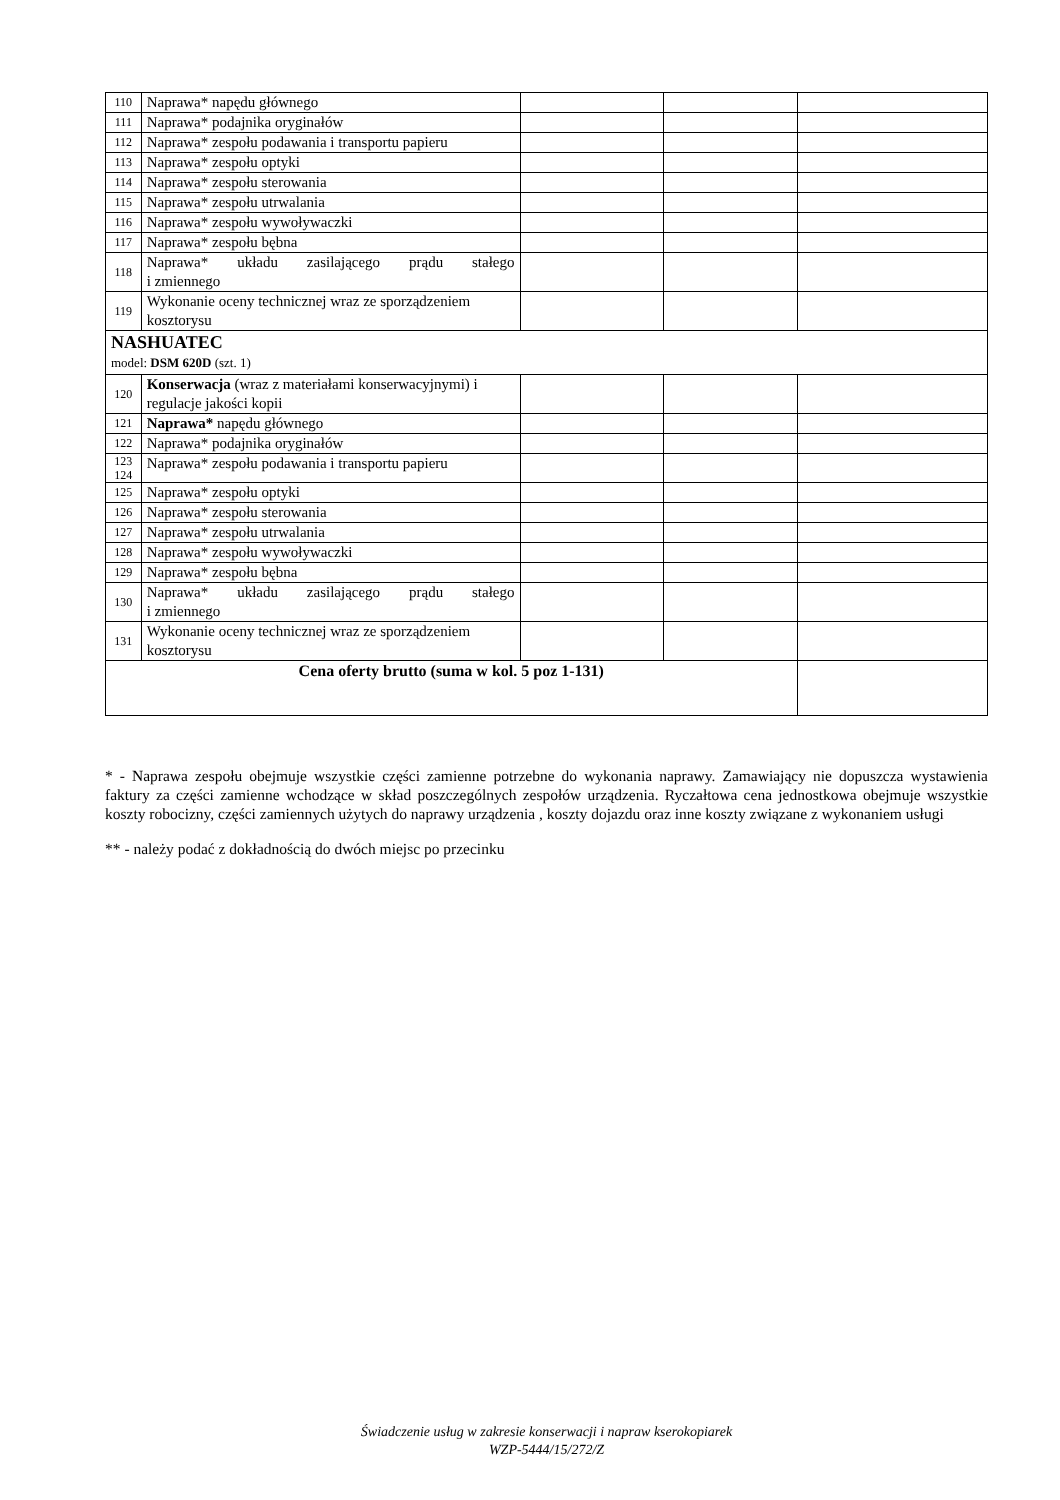| 110 | Naprawa* napędu głównego | | | |
| 111 | Naprawa* podajnika oryginałów | | | |
| 112 | Naprawa* zespołu podawania i transportu papieru | | | |
| 113 | Naprawa* zespołu optyki | | | |
| 114 | Naprawa* zespołu sterowania | | | |
| 115 | Naprawa* zespołu utrwalania | | | |
| 116 | Naprawa* zespołu wywoływaczki | | | |
| 117 | Naprawa* zespołu bębna | | | |
| 118 | Naprawa* układu zasilającego prądu stałego i zmiennego | | | |
| 119 | Wykonanie oceny technicznej wraz ze sporządzeniem kosztorysu | | | |
| NASHUATEC model: DSM 620D (szt. 1) | | | | |
| 120 | Konserwacja (wraz z materiałami konserwacyjnymi) i regulacje jakości kopii | | | |
| 121 | Naprawa* napędu głównego | | | |
| 122 | Naprawa* podajnika oryginałów | | | |
| 123 124 | Naprawa* zespołu podawania i transportu papieru | | | |
| 125 | Naprawa* zespołu optyki | | | |
| 126 | Naprawa* zespołu sterowania | | | |
| 127 | Naprawa* zespołu utrwalania | | | |
| 128 | Naprawa* zespołu wywoływaczki | | | |
| 129 | Naprawa* zespołu bębna | | | |
| 130 | Naprawa* układu zasilającego prądu stałego i zmiennego | | | |
| 131 | Wykonanie oceny technicznej wraz ze sporządzeniem kosztorysu | | | |
| Cena oferty brutto (suma w kol. 5 poz 1-131) | | | | |
* - Naprawa zespołu obejmuje wszystkie części zamienne potrzebne do wykonania naprawy. Zamawiający nie dopuszcza wystawienia faktury za części zamienne wchodzące w skład poszczególnych zespołów urządzenia. Ryczałtowa cena jednostkowa obejmuje wszystkie koszty robocizny, części zamiennych użytych do naprawy urządzenia , koszty dojazdu oraz inne koszty związane z wykonaniem usługi
** - należy podać z dokładnością do dwóch miejsc po przecinku
Świadczenie usług w zakresie konserwacji i napraw kserokopiarek
WZP-5444/15/272/Z